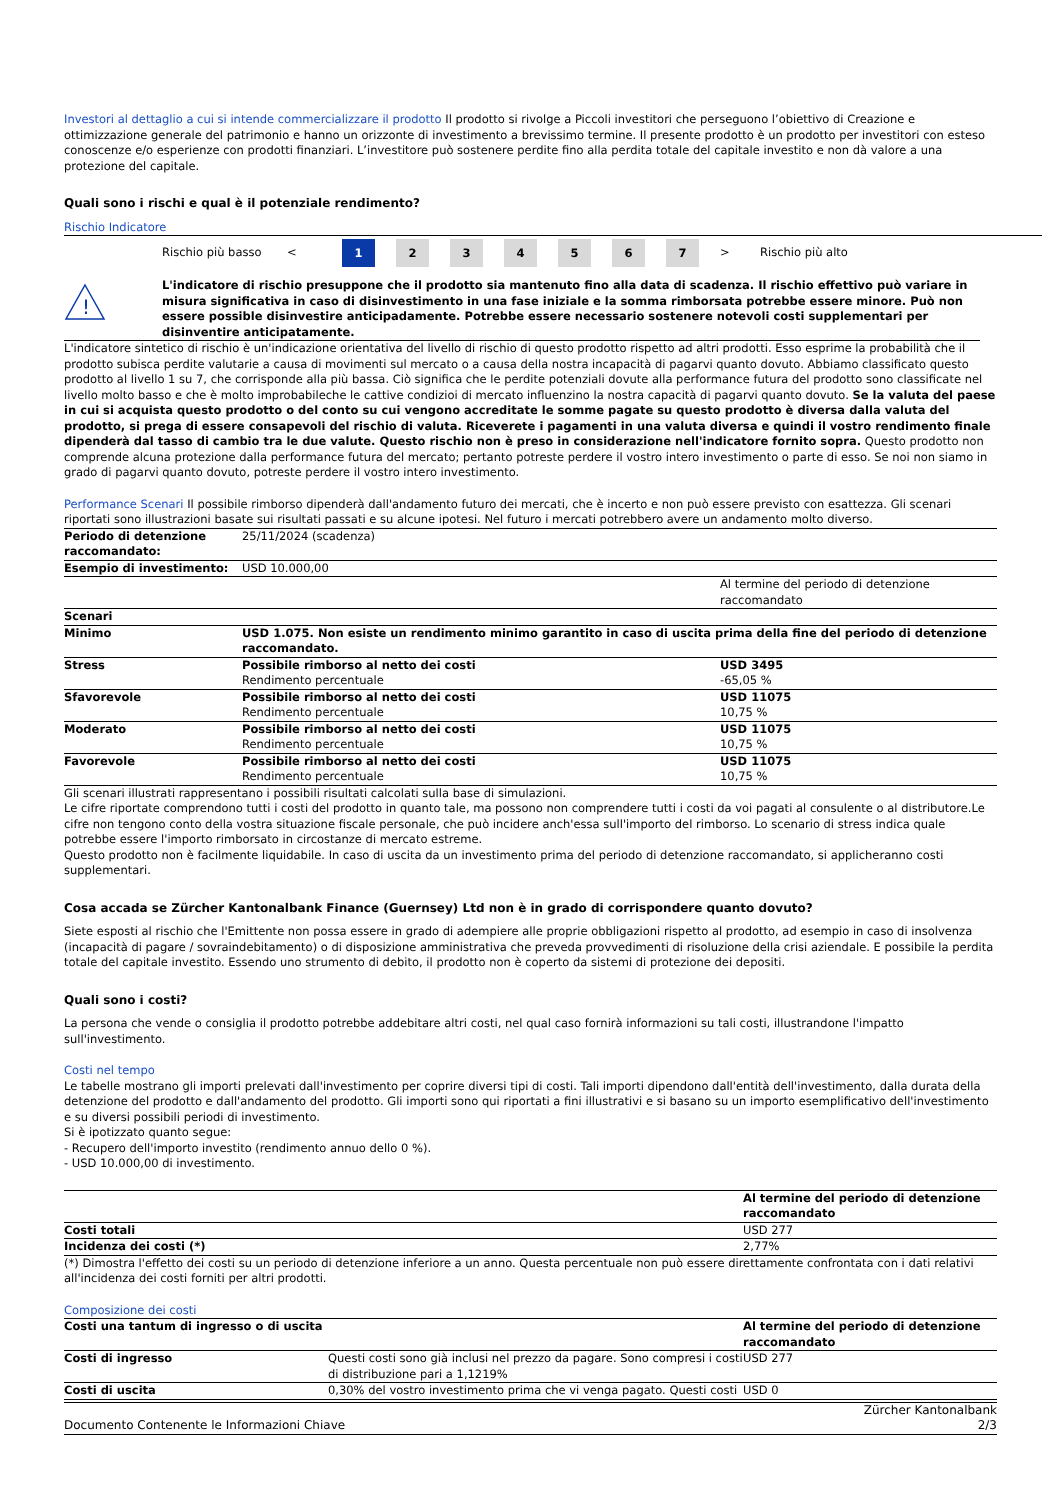Investori al dettaglio a cui si intende commercializzare il prodotto Il prodotto si rivolge a Piccoli investitori che perseguono l’obiettivo di Creazione e ottimizzazione generale del patrimonio e hanno un orizzonte di investimento a brevissimo termine. Il presente prodotto è un prodotto per investitori con esteso conoscenze e/o esperienze con prodotti finanziari. L’investitore può sostenere perdite fino alla perdita totale del capitale investito e non dà valore a una protezione del capitale.
Quali sono i rischi e qual è il potenziale rendimento?
Rischio Indicatore
Rischio più basso < 1 234567 > Rischio più alto
!
L'indicatore di rischio presuppone che il prodotto sia mantenuto fino alla data di scadenza. Il rischio effettivo può variare in misura significativa in caso di disinvestimento in una fase iniziale e la somma rimborsata potrebbe essere minore. Può non essere possible disinvestire anticipadamente. Potrebbe essere necessario sostenere notevoli costi supplementari per disinventire anticipatamente.
L'indicatore sintetico di rischio è un'indicazione orientativa del livello di rischio di questo prodotto rispetto ad altri prodotti. Esso esprime la probabilità che il prodotto subisca perdite valutarie a causa di movimenti sul mercato o a causa della nostra incapacità di pagarvi quanto dovuto. Abbiamo classificato questo prodotto al livello 1 su 7, che corrisponde alla più bassa. Ciò significa che le perdite potenziali dovute alla performance futura del prodotto sono classificate nel livello molto basso e che è molto improbabileche le cattive condizioi di mercato influenzino la nostra capacità di pagarvi quanto dovuto. Se la valuta del paese in cui si acquista questo prodotto o del conto su cui vengono accreditate le somme pagate su questo prodotto è diversa dalla valuta del prodotto, si prega di essere consapevoli del rischio di valuta. Riceverete i pagamenti in una valuta diversa e quindi il vostro rendimento finale dipenderà dal tasso di cambio tra le due valute. Questo rischio non è preso in considerazione nell'indicatore fornito sopra. Questo prodotto non comprende alcuna protezione dalla performance futura del mercato; pertanto potreste perdere il vostro intero investimento o parte di esso. Se noi non siamo in grado di pagarvi quanto dovuto, potreste perdere il vostro intero investimento.
Performance Scenari Il possibile rimborso dipenderà dall'andamento futuro dei mercati, che è incerto e non può essere previsto con esattezza. Gli scenari riportati sono illustrazioni basate sui risultati passati e su alcune ipotesi. Nel futuro i mercati potrebbero avere un andamento molto diverso.
| Periodo di detenzione raccomandato: | 25/11/2024 (scadenza) | |
| Esempio di investimento: | USD 10.000,00 | |
| | | Al termine del periodo di detenzione raccomandato |
| Scenari | | |
| Minimo | USD 1.075. Non esiste un rendimento minimo garantito in caso di uscita prima della fine del periodo di detenzione raccomandato. | |
| Stress | Possibile rimborso al netto dei costi Rendimento percentuale | USD 3495 -65,05 % |
| Sfavorevole | Possibile rimborso al netto dei costi Rendimento percentuale | USD 11075 10,75 % |
| Moderato | Possibile rimborso al netto dei costi Rendimento percentuale | USD 11075 10,75 % |
| Favorevole | Possibile rimborso al netto dei costi Rendimento percentuale | USD 11075 10,75 % |
Gli scenari illustrati rappresentano i possibili risultati calcolati sulla base di simulazioni.
Le cifre riportate comprendono tutti i costi del prodotto in quanto tale, ma possono non comprendere tutti i costi da voi pagati al consulente o al distributore.Le cifre non tengono conto della vostra situazione fiscale personale, che può incidere anch'essa sull'importo del rimborso. Lo scenario di stress indica quale potrebbe essere l'importo rimborsato in circostanze di mercato estreme.
Questo prodotto non è facilmente liquidabile. In caso di uscita da un investimento prima del periodo di detenzione raccomandato, si applicheranno costi supplementari.
Cosa accada se Zürcher Kantonalbank Finance (Guernsey) Ltd non è in grado di corrispondere quanto dovuto?
Siete esposti al rischio che l'Emittente non possa essere in grado di adempiere alle proprie obbligazioni rispetto al prodotto, ad esempio in caso di insolvenza (incapacità di pagare / sovraindebitamento) o di disposizione amministrativa che preveda provvedimenti di risoluzione della crisi aziendale. E possibile la perdita totale del capitale investito. Essendo uno strumento di debito, il prodotto non è coperto da sistemi di protezione dei depositi.
Quali sono i costi?
La persona che vende o consiglia il prodotto potrebbe addebitare altri costi, nel qual caso fornirà informazioni su tali costi, illustrandone l'impatto sull'investimento.
Costi nel tempo
Le tabelle mostrano gli importi prelevati dall'investimento per coprire diversi tipi di costi. Tali importi dipendono dall'entità dell'investimento, dalla durata della detenzione del prodotto e dall'andamento del prodotto. Gli importi sono qui riportati a fini illustrativi e si basano su un importo esemplificativo dell'investimento e su diversi possibili periodi di investimento.
Si è ipotizzato quanto segue:
- Recupero dell'importo investito (rendimento annuo dello 0 %).
- USD 10.000,00 di investimento.
| | Al termine del periodo di detenzione raccomandato |
| Costi totali | USD 277 |
| Incidenza dei costi (*) | 2,77% |
(*) Dimostra l'effetto dei costi su un periodo di detenzione inferiore a un anno. Questa percentuale non può essere direttamente confrontata con i dati relativi all'incidenza dei costi forniti per altri prodotti.
Composizione dei costi
| Costi una tantum di ingresso o di uscita | | Al termine del periodo di detenzione raccomandato |
| Costi di ingresso | Questi costi sono già inclusi nel prezzo da pagare. Sono compresi i costi di distribuzione pari a 1,1219% | USD 277 |
| Costi di uscita | 0,30% del vostro investimento prima che vi venga pagato. Questi costi | USD 0 |
Documento Contenente le Informazioni Chiave Zürcher Kantonalbank
2/3